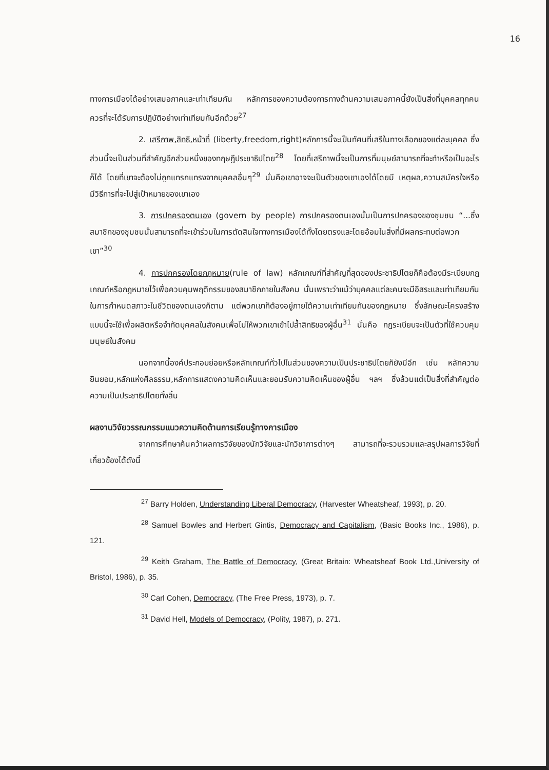16
ทางการเมืองได้อย่างเสมอภาคและเท่าเทียมกัน หลักการของความต้องการทางด้านความเสมอภาคนี้ยังเป็นสิ่งที่บุคคลทุกคนควรที่จะได้รับการปฏิบัติอย่างเท่าเทียมกันอีกด้วย<sup>27</sup>
2. เสรีภาพ,สิทธิ,หน้าที่ (liberty,freedom,right)หลักการนี้จะเป็นทัศนที่เสรีในทางเลือกของแต่ละบุคคล ซึ่งส่วนนี้จะเป็นส่วนที่สำคัญอีกส่วนหนึ่งของทฤษฎีประชาธิปไตย<sup>28</sup> โดยที่เสรีภาพนี้จะเป็นการที่มนุษย์สามารถที่จะทำหรือเป็นอะไรก็ได้ โดยที่เขาจะต้องไม่ถูกแทรกแทรงจากบุคคลอื่นๆ<sup>29</sup> นั่นคือเขาอาจจะเป็นตัวของเขาเองได้โดยมี เหตุผล,ความสมัครใจหรือ มีวิธีการที่จะไปสู่เป้าหมายของเขาเอง
3. การปกครองตนเอง (govern by people) การปกครองตนเองนั้นเป็นการปกครองของชุมชน “...ซึ่งสมาชิกของชุมชนนั้นสามารถที่จะเข้าร่วมในการตัดสินใจทางการเมืองได้ทั้งโดยตรงและโดยอ้อมในสิ่งที่มีผลกระทบต่อพวกเขา”<sup>30</sup>
4. การปกครองโดยกฎหมาย(rule of law) หลักเกณฑ์ที่สำคัญที่สุดของประชาธิปไตยก็คือต้องมีระเบียบกฎเกณฑ์หรือกฎหมายไว้เพื่อควบคุมพฤติกรรมของสมาชิกภายในสังคม นั่นเพราะว่าแม้ว่าบุคคลแต่ละคนจะมีอิสระและเท่าเทียมกันในการกำหนดสภาวะในชีวิตของตนเองก็ตาม แต่พวกเขาก็ต้องอยู่ภายใต้ความเท่าเทียมกันของกฎหมาย ซึ่งลักษณะโครงสร้างแบบนี้จะใช้เพื่อผลิตหรือจำกัดบุคคลในสังคมเพื่อไม่ให้พวกเขาเข้าไปล้ำสิทธิของผู้อื่น<sup>31</sup> นั่นคือ กฎระเบียบจะเป็นตัวที่ใช้ควบคุมมนุษย์ในสังคม
นอกจากนี้องค์ประกอบย่อยหรือหลักเกณฑ์ทั่วไปในส่วนของความเป็นประชาธิปไตยก็ยังมีอีก เช่น หลักความยินยอม,หลักแห่งศีลธรรม,หลักการแสดงความคิดเห็นและยอมรับความคิดเห็นของผู้อื่น ฯลฯ ซึ่งล้วนแต่เป็นสิ่งที่สำคัญต่อความเป็นประชาธิปไตยทั้งสิ้น
ผลงานวิจัยวรรณกรรมแนวความคิดด้านการเรียนรู้ทางการเมือง
จากการศึกษาค้นคว้าผลการวิจัยของนักวิจัยและนักวิชาการต่างๆ สามารถที่จะรวบรวมและสรุปผลการวิจัยที่เกี่ยวข้องได้ดังนี้
<sup>27</sup> Barry Holden, Understanding Liberal Democracy, (Harvester Wheatsheaf, 1993), p. 20.
<sup>28</sup> Samuel Bowles and Herbert Gintis, Democracy and Capitalism, (Basic Books Inc., 1986), p. 121.
<sup>29</sup> Keith Graham, The Battle of Democracy, (Great Britain: Wheatsheaf Book Ltd.,University of Bristol, 1986), p. 35.
<sup>30</sup> Carl Cohen, Democracy, (The Free Press, 1973), p. 7.
<sup>31</sup> David Hell, Models of Democracy, (Polity, 1987), p. 271.